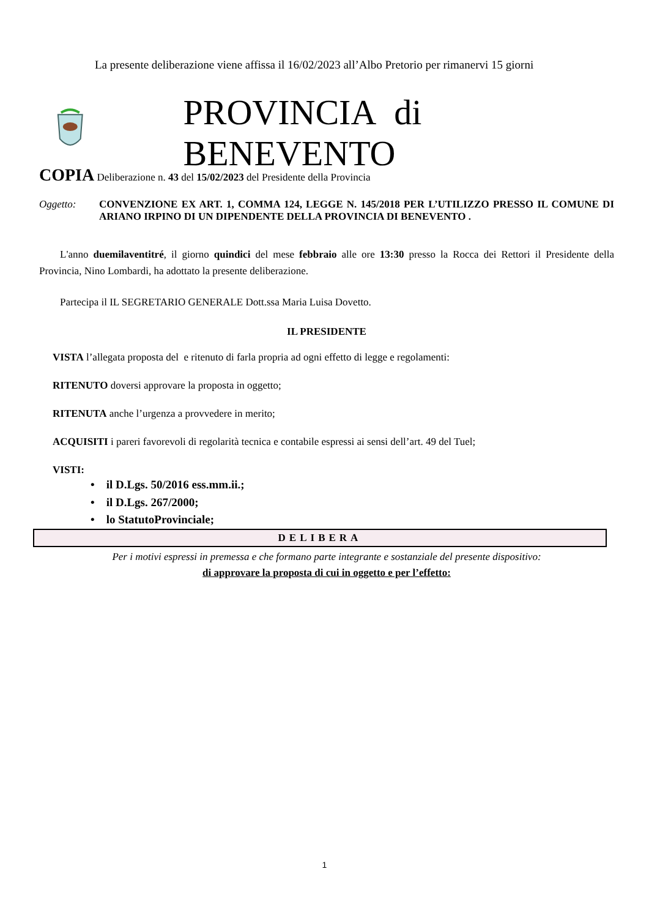La presente deliberazione viene affissa il 16/02/2023 all’Albo Pretorio per rimanervi 15 giorni
PROVINCIA di BENEVENTO
COPIA Deliberazione n. 43 del 15/02/2023 del Presidente della Provincia
Oggetto: CONVENZIONE EX ART. 1, COMMA 124, LEGGE N. 145/2018 PER L’UTILIZZO PRESSO IL COMUNE DI ARIANO IRPINO DI UN DIPENDENTE DELLA PROVINCIA DI BENEVENTO .
L'anno duemilaventitré, il giorno quindici del mese febbraio alle ore 13:30 presso la Rocca dei Rettori il Presidente della Provincia, Nino Lombardi, ha adottato la presente deliberazione.
Partecipa il IL SEGRETARIO GENERALE Dott.ssa Maria Luisa Dovetto.
IL PRESIDENTE
VISTA l’allegata proposta del e ritenuto di farla propria ad ogni effetto di legge e regolamenti:
RITENUTO doversi approvare la proposta in oggetto;
RITENUTA anche l’urgenza a provvedere in merito;
ACQUISITI i pareri favorevoli di regolarità tecnica e contabile espressi ai sensi dell’art. 49 del Tuel;
VISTI:
• il D.Lgs. 50/2016 ess.mm.ii.;
• il D.Lgs. 267/2000;
• lo StatutoProvinciale;
DELIBERA
Per i motivi espressi in premessa e che formano parte integrante e sostanziale del presente dispositivo:
di approvare la proposta di cui in oggetto e per l’effetto:
1